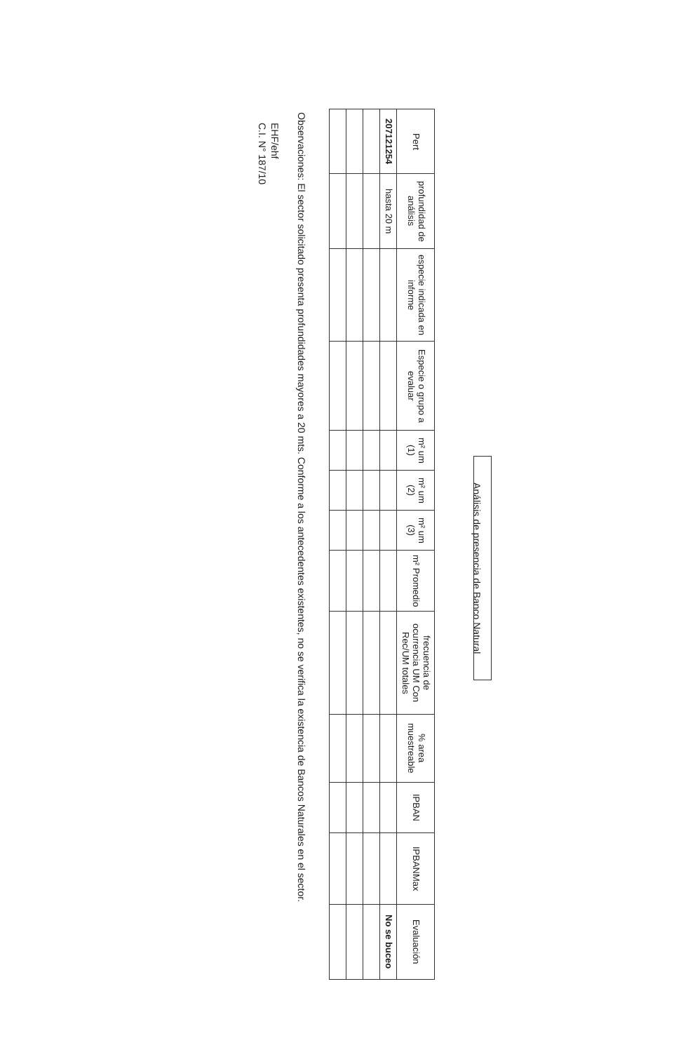Análisis de presencia de Banco Natural
| Pert | profundidad de análisis | especie indicada en informe | Especie o grupo a evaluar | m² um (1) | m² um (2) | m² um (3) | m² Promedio | frecuencia de ocurrencia UM Con Rec/UM totales | % area muestreable | IPBAN | IPBANMax | Evaluación |
| --- | --- | --- | --- | --- | --- | --- | --- | --- | --- | --- | --- | --- |
| 207121254 | hasta 20 m | | | | | | | | | | | No se buceo |
Observaciones: El sector solicitado presenta profundidades mayores a 20 mts. Conforme a los antecedentes existentes, no se verifica la existencia de Bancos Naturales en el sector.
EHF/ehf
C.I. N° 187/10